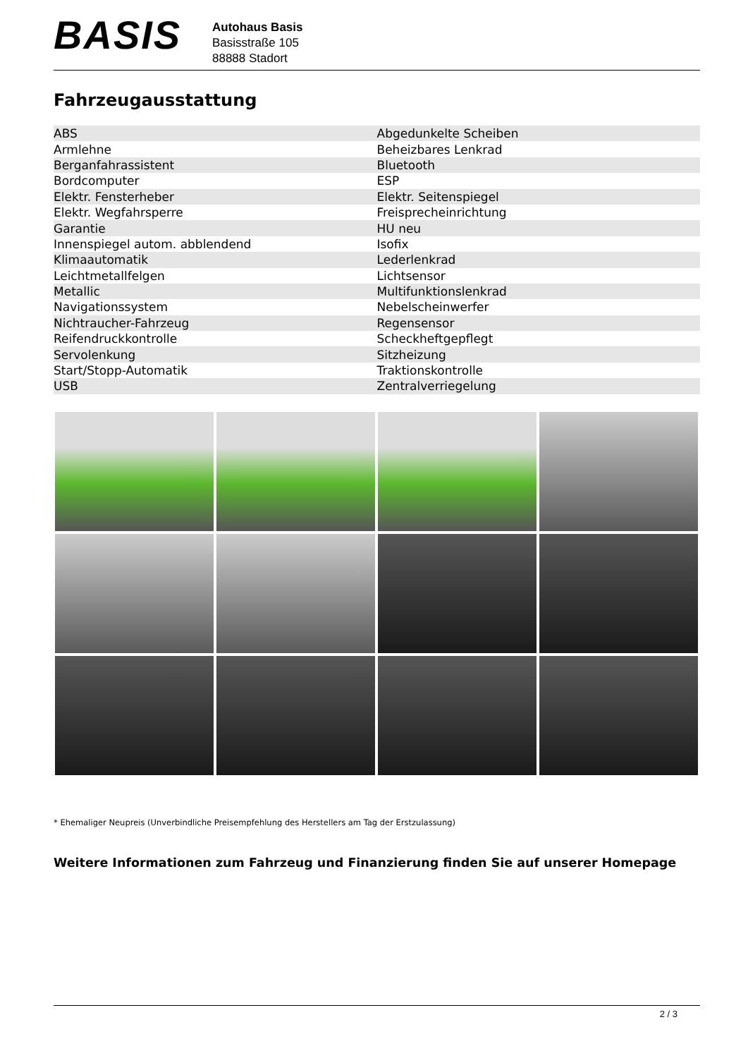BASIS
Autohaus Basis
Basisstraße 105
88888 Stadort
Fahrzeugausstattung
| ABS | Abgedunkelte Scheiben |
| Armlehne | Beheizbares Lenkrad |
| Berganfahrassistent | Bluetooth |
| Bordcomputer | ESP |
| Elektr. Fensterheber | Elektr. Seitenspiegel |
| Elektr. Wegfahrsperre | Freisprecheinrichtung |
| Garantie | HU neu |
| Innenspiegel autom. abblendend | Isofix |
| Klimaautomatik | Lederlenkrad |
| Leichtmetallfelgen | Lichtsensor |
| Metallic | Multifunktionslenkrad |
| Navigationssystem | Nebelscheinwerfer |
| Nichtraucher-Fahrzeug | Regensensor |
| Reifendruckkontrolle | Scheckheftgepflegt |
| Servolenkung | Sitzheizung |
| Start/Stopp-Automatik | Traktionskontrolle |
| USB | Zentralverriegelung |
* Ehemaliger Neupreis (Unverbindliche Preisempfehlung des Herstellers am Tag der Erstzulassung)
Weitere Informationen zum Fahrzeug und Finanzierung finden Sie auf unserer Homepage
2 / 3